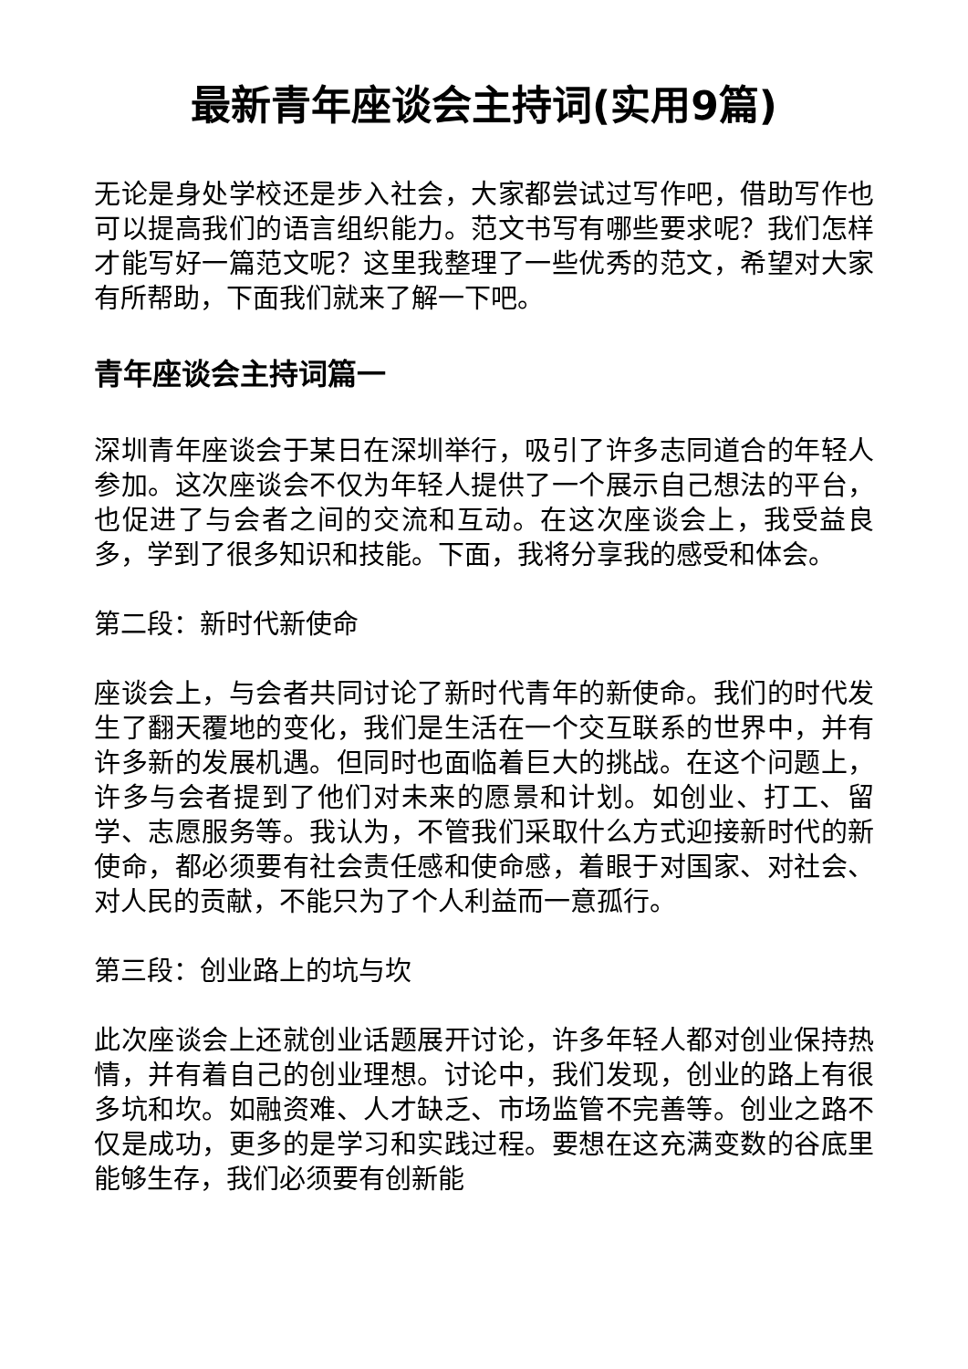最新青年座谈会主持词(实用9篇)
无论是身处学校还是步入社会，大家都尝试过写作吧，借助写作也可以提高我们的语言组织能力。范文书写有哪些要求呢？我们怎样才能写好一篇范文呢？这里我整理了一些优秀的范文，希望对大家有所帮助，下面我们就来了解一下吧。
青年座谈会主持词篇一
深圳青年座谈会于某日在深圳举行，吸引了许多志同道合的年轻人参加。这次座谈会不仅为年轻人提供了一个展示自己想法的平台，也促进了与会者之间的交流和互动。在这次座谈会上，我受益良多，学到了很多知识和技能。下面，我将分享我的感受和体会。
第二段：新时代新使命
座谈会上，与会者共同讨论了新时代青年的新使命。我们的时代发生了翻天覆地的变化，我们是生活在一个交互联系的世界中，并有许多新的发展机遇。但同时也面临着巨大的挑战。在这个问题上，许多与会者提到了他们对未来的愿景和计划。如创业、打工、留学、志愿服务等。我认为，不管我们采取什么方式迎接新时代的新使命，都必须要有社会责任感和使命感，着眼于对国家、对社会、对人民的贡献，不能只为了个人利益而一意孤行。
第三段：创业路上的坑与坎
此次座谈会上还就创业话题展开讨论，许多年轻人都对创业保持热情，并有着自己的创业理想。讨论中，我们发现，创业的路上有很多坑和坎。如融资难、人才缺乏、市场监管不完善等。创业之路不仅是成功，更多的是学习和实践过程。要想在这充满变数的谷底里能够生存，我们必须要有创新能